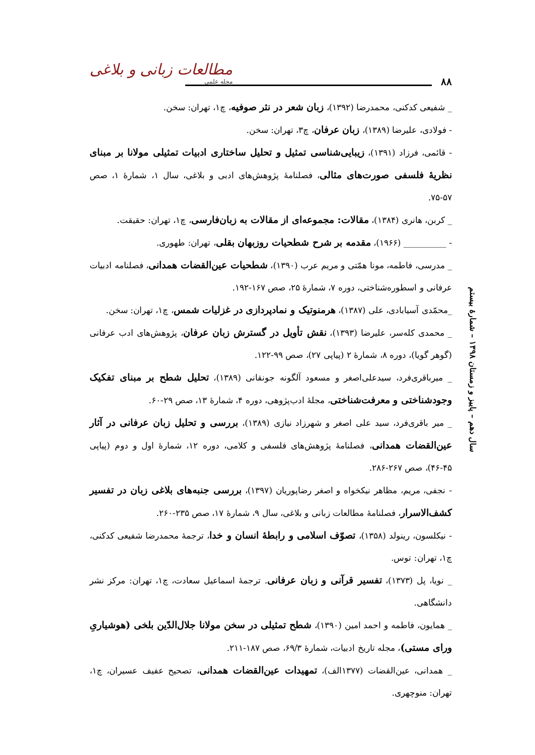مطالعات زبانی و بلاغی
مجله علمی
۸۸
سال دهم – پاییز و زمستان ۱۳۹۸ – شمارهٔ بیستم
_ شفیعی کدکنی، محمدرضا (۱۳۹۲)، زبان شعر در نثر صوفیه، چ۱، تهران: سخن.
- فولادی، علیرضا (۱۳۸۹)، زبان عرفان، چ۳، تهران: سخن.
- قائمی، فرزاد (۱۳۹۱)، زیبایی‌شناسی تمثیل و تحلیل ساختاری ادبیات تمثیلی مولانا بر مبنای نظریهٔ فلسفی صورت‌های مثالی، فصلنامهٔ پژوهش‌های ادبی و بلاغی، سال ۱، شمارهٔ ۱، صص ۵۷-۷۵.
_ کربن، هانری (۱۳۸۴)، مقالات: مجموعه‌ای از مقالات به زبان‌فارسی، چ۱، تهران: حقیقت.
- __________ (۱۹۶۶)، مقدمه بر شرح شطحیات روزبهان بقلی، تهران: طهوری.
_ مدرسی، فاطمه، مونا همّتی و مریم عرب (۱۳۹۰)، شطحیات عین‌القضات همدانی، فصلنامه ادبیات عرفانی و اسطوره‌شناختی، دوره ۷، شمارهٔ ۲۵، صص ۱۶۷-۱۹۲.
_محمّدی آسیابادی، علی (۱۳۸۷)، هرمنوتیک و نمادپردازی در غزلیات شمس، چ۱، تهران: سخن.
_ محمدی کله‌سر، علیرضا (۱۳۹۳)، نقش تأویل در گسترش زبان عرفان، پژوهش‌های ادب عرفانی (گوهر گویا)، دوره ۸، شمارهٔ ۲ (پیاپی ۲۷)، صص ۹۹-۱۲۲.
_ میرباقری‌فرد، سیدعلی‌اصغر و مسعود آلگونه جونقانی (۱۳۸۹)، تحلیل شطح بر مبنای تفکیک وجودشناختی و معرفت‌شناختی، مجلهٔ ادب‌پژوهی، دوره ۴، شمارهٔ ۱۳، صص ۲۹-۶۰.
_ میر باقری‌فرد، سید علی اصغر و شهرزاد نیازی (۱۳۸۹)، بررسی و تحلیل زبان عرفانی در آثار عین‌القضات همدانی، فصلنامهٔ پژوهش‌های فلسفی و کلامی، دوره ۱۲، شمارهٔ اول و دوم (پیاپی ۴۵-۴۶)، صص ۲۶۷-۲۸۶.
- نجفی، مریم، مظاهر نیکخواه و اصغر رضاپوریان (۱۳۹۷)، بررسی جنبه‌های بلاغی زبان در تفسیر کشف‌الاسرار، فصلنامهٔ مطالعات زبانی و بلاغی، سال ۹، شمارهٔ ۱۷، صص ۲۳۵-۲۶۰.
- نیکلسون، رینولد (۱۳۵۸)، تصوّف اسلامی و رابطهٔ انسان و خدا، ترجمهٔ محمدرضا شفیعی کدکنی، چ۱، تهران: توس.
_ نویا، پل (۱۳۷۳)، تفسیر قرآنی و زبان عرفانی. ترجمهٔ اسماعیل سعادت، چ۱، تهران: مرکز نشر دانشگاهی.
_ همایون، فاطمه و احمد امین (۱۳۹۰)، شطح تمثیلی در سخن مولانا جلال‌الدّین بلخی (هوشیاریِ ورای مستی)، مجله تاریخ ادبیات، شمارهٔ ۶۹/۳، صص ۱۸۷-۲۱۱.
_ همدانی، عین‌القضات (۱۳۷۷الف)، تمهیدات عین‌القضات همدانی، تصحیح عفیف عسیران، چ۱، تهران: منوچهری.